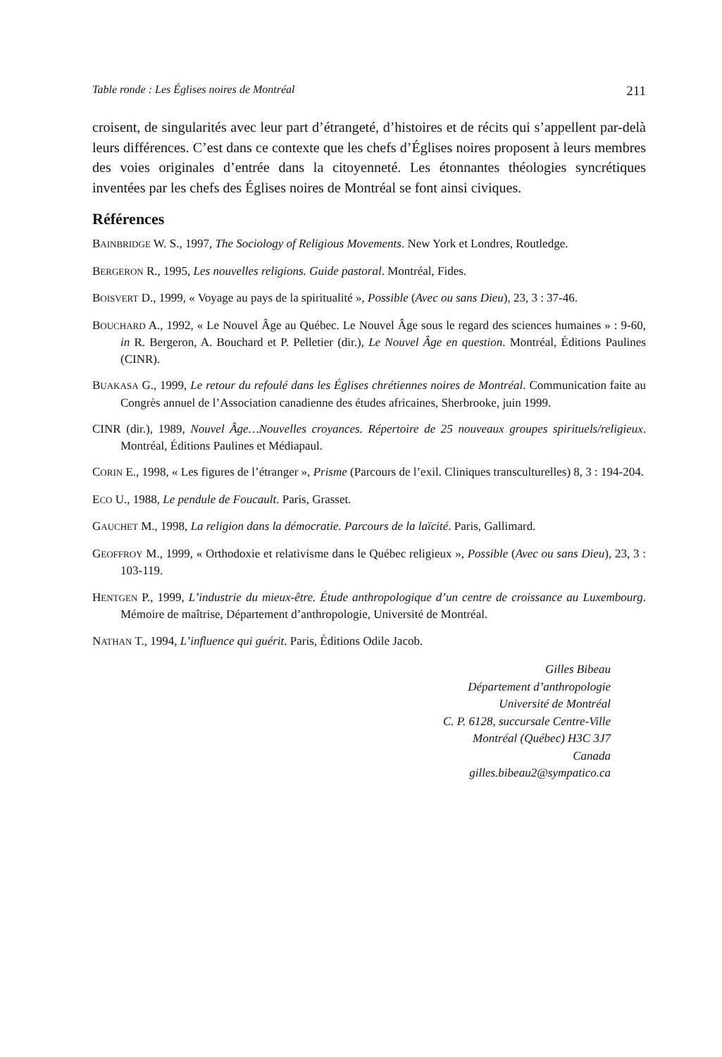Table ronde : Les Églises noires de Montréal 211
croisent, de singularités avec leur part d’étrangeté, d’histoires et de récits qui s’appellent par-delà leurs différences. C’est dans ce contexte que les chefs d’Églises noires proposent à leurs membres des voies originales d’entrée dans la citoyenneté. Les étonnantes théologies syncrétiques inventées par les chefs des Églises noires de Montréal se font ainsi civiques.
Références
BAINBRIDGE W. S., 1997, The Sociology of Religious Movements. New York et Londres, Routledge.
BERGERON R., 1995, Les nouvelles religions. Guide pastoral. Montréal, Fides.
BOISVERT D., 1999, « Voyage au pays de la spiritualité », Possible (Avec ou sans Dieu), 23, 3 : 37-46.
BOUCHARD A., 1992, « Le Nouvel Âge au Québec. Le Nouvel Âge sous le regard des sciences humaines » : 9-60, in R. Bergeron, A. Bouchard et P. Pelletier (dir.), Le Nouvel Âge en question. Montréal, Éditions Paulines (CINR).
BUAKASA G., 1999, Le retour du refoulé dans les Églises chrétiennes noires de Montréal. Communication faite au Congrès annuel de l’Association canadienne des études africaines, Sherbrooke, juin 1999.
CINR (dir.), 1989, Nouvel Âge…Nouvelles croyances. Répertoire de 25 nouveaux groupes spirituels/religieux. Montréal, Éditions Paulines et Médiapaul.
CORIN E., 1998, « Les figures de l’étranger », Prisme (Parcours de l’exil. Cliniques transculturelles) 8, 3 : 194-204.
ECO U., 1988, Le pendule de Foucault. Paris, Grasset.
GAUCHET M., 1998, La religion dans la démocratie. Parcours de la laïcité. Paris, Gallimard.
GEOFFROY M., 1999, « Orthodoxie et relativisme dans le Québec religieux », Possible (Avec ou sans Dieu), 23, 3 : 103-119.
HENTGEN P., 1999, L’industrie du mieux-être. Étude anthropologique d’un centre de croissance au Luxembourg. Mémoire de maîtrise, Département d’anthropologie, Université de Montréal.
NATHAN T., 1994, L’influence qui guérit. Paris, Éditions Odile Jacob.
Gilles Bibeau
Département d’anthropologie
Université de Montréal
C. P. 6128, succursale Centre-Ville
Montréal (Québec) H3C 3J7
Canada
gilles.bibeau2@sympatico.ca